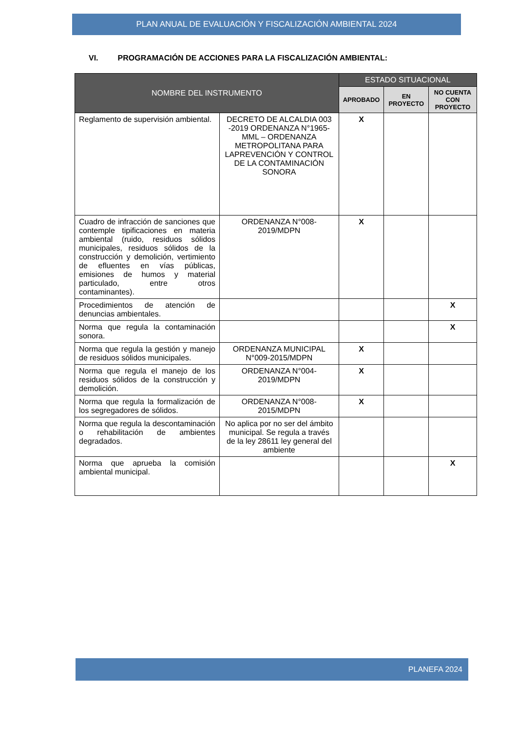PLAN ANUAL DE EVALUACIÓN Y FISCALIZACIÓN AMBIENTAL 2024
VI. PROGRAMACIÓN DE ACCIONES PARA LA FISCALIZACIÓN AMBIENTAL:
| NOMBRE DEL INSTRUMENTO | | ESTADO SITUACIONAL | | |
| --- | --- | --- | --- | --- |
| | | APROBADO | EN PROYECTO | NO CUENTA CON PROYECTO |
| Reglamento de supervisión ambiental. | DECRETO DE ALCALDIA 003 -2019 ORDENANZA N°1965-MML – ORDENANZA METROPOLITANA PARA LAPREVENCIÓN Y CONTROL DE LA CONTAMINACIÓN SONORA | X | | |
| Cuadro de infracción de sanciones que contemple tipificaciones en materia ambiental (ruido, residuos sólidos municipales, residuos sólidos de la construcción y demolición, vertimiento de efluentes en vías públicas, emisiones de humos y material particulado, entre otros contaminantes). | ORDENANZA N°008-2019/MDPN | X | | |
| Procedimientos de atención de denuncias ambientales. | | | | X |
| Norma que regula la contaminación sonora. | | | | X |
| Norma que regula la gestión y manejo de residuos sólidos municipales. | ORDENANZA MUNICIPAL N°009-2015/MDPN | X | | |
| Norma que regula el manejo de los residuos sólidos de la construcción y demolición. | ORDENANZA N°004-2019/MDPN | X | | |
| Norma que regula la formalización de los segregadores de sólidos. | ORDENANZA N°008-2015/MDPN | X | | |
| Norma que regula la descontaminación o rehabilitación de ambientes degradados. | No aplica por no ser del ámbito municipal. Se regula a través de la ley 28611 ley general del ambiente | | | |
| Norma que aprueba la comisión ambiental municipal. | | | | X |
PLANEFA 2024